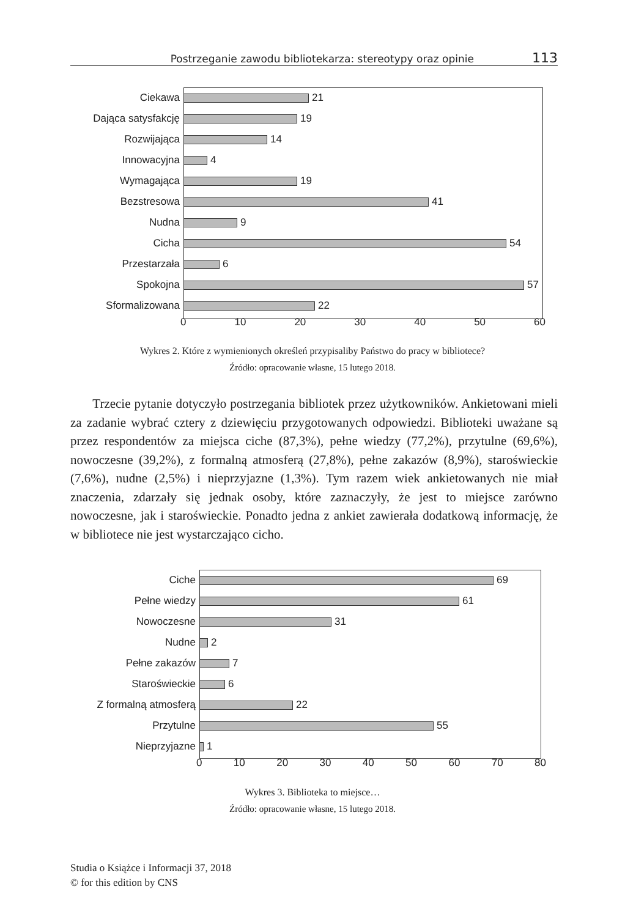Postrzeganie zawodu bibliotekarza: stereotypy oraz opinie 113
Ciekawa 21
Dająca satysfakcję 19
Rozwijająca 14
Innowacyjna 4
Wymagająca 19
Bezstresowa 41
Nudna 9
Cicha 54
Przestarzała 6
Spokojna 57
Sformalizowana 22
0 10 20 30 40 50 60
Wykres 2. Które z wymienionych określeń przypisaliby Państwo do pracy w bibliotece?
Źródło: opracowanie własne, 15 lutego 2018.
Trzecie pytanie dotyczyło postrzegania bibliotek przez użytkowników. Ankietowani mieli za zadanie wybrać cztery z dziewięciu przygotowanych odpowiedzi. Biblioteki uważane są przez respondentów za miejsca ciche (87,3%), pełne wiedzy (77,2%), przytulne (69,6%), nowoczesne (39,2%), z formalną atmosferą (27,8%), pełne zakazów (8,9%), staroświeckie (7,6%), nudne (2,5%) i nieprzyjazne (1,3%). Tym razem wiek ankietowanych nie miał znaczenia, zdarzały się jednak osoby, które zaznaczyły, że jest to miejsce zarówno nowoczesne, jak i staroświeckie. Ponadto jedna z ankiet zawierała dodatkową informację, że w bibliotece nie jest wystarczająco cicho.
Ciche 69
Pełne wiedzy 61
Nowoczesne 31
Nudne 2
Pełne zakazów 7
Staroświeckie 6
Z formalną atmosferą 22
Przytulne 55
Nieprzyjazne 1
0 10 20 30 40 50 60 70 80
Wykres 3. Biblioteka to miejsce…
Źródło: opracowanie własne, 15 lutego 2018.
Studia o Książce i Informacji 37, 2018
© for this edition by CNS